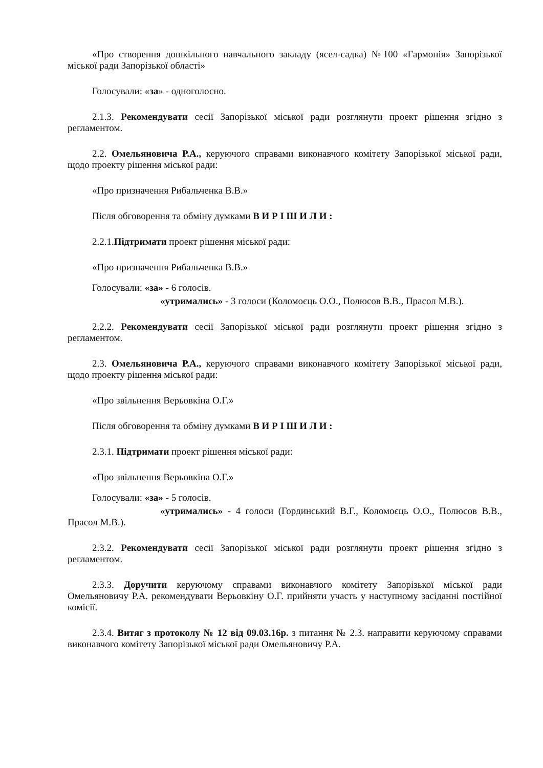«Про створення дошкільного навчального закладу (ясел-садка) №100 «Гармонія» Запорізької міської ради Запорізької області»
Голосували: «за» - одноголосно.
2.1.3. Рекомендувати сесії Запорізької міської ради розглянути проект рішення згідно з регламентом.
2.2. Омельяновича Р.А., керуючого справами виконавчого комітету Запорізької міської ради, щодо проекту рішення міської ради:
«Про призначення Рибальченка В.В.»
Після обговорення та обміну думками В И Р І Ш И Л И :
2.2.1.Підтримати проект рішення міської ради:
«Про призначення Рибальченка В.В.»
Голосували: «за» - 6 голосів.
«утримались» - 3 голоси (Коломоєць О.О., Полюсов В.В., Прасол М.В.).
2.2.2. Рекомендувати сесії Запорізької міської ради розглянути проект рішення згідно з регламентом.
2.3. Омельяновича Р.А., керуючого справами виконавчого комітету Запорізької міської ради, щодо проекту рішення міської ради:
«Про звільнення Верьовкіна О.Г.»
Після обговорення та обміну думками В И Р І Ш И Л И :
2.3.1. Підтримати проект рішення міської ради:
«Про звільнення Верьовкіна О.Г.»
Голосували: «за» - 5 голосів.
«утримались» - 4 голоси (Гординський В.Г., Коломоєць О.О., Полюсов В.В., Прасол М.В.).
2.3.2. Рекомендувати сесії Запорізької міської ради розглянути проект рішення згідно з регламентом.
2.3.3. Доручити керуючому справами виконавчого комітету Запорізької міської ради Омельяновичу Р.А. рекомендувати Верьовкіну О.Г. прийняти участь у наступному засіданні постійної комісії.
2.3.4. Витяг з протоколу № 12 від 09.03.16р. з питання № 2.3. направити керуючому справами виконавчого комітету Запорізької міської ради Омельяновичу Р.А.